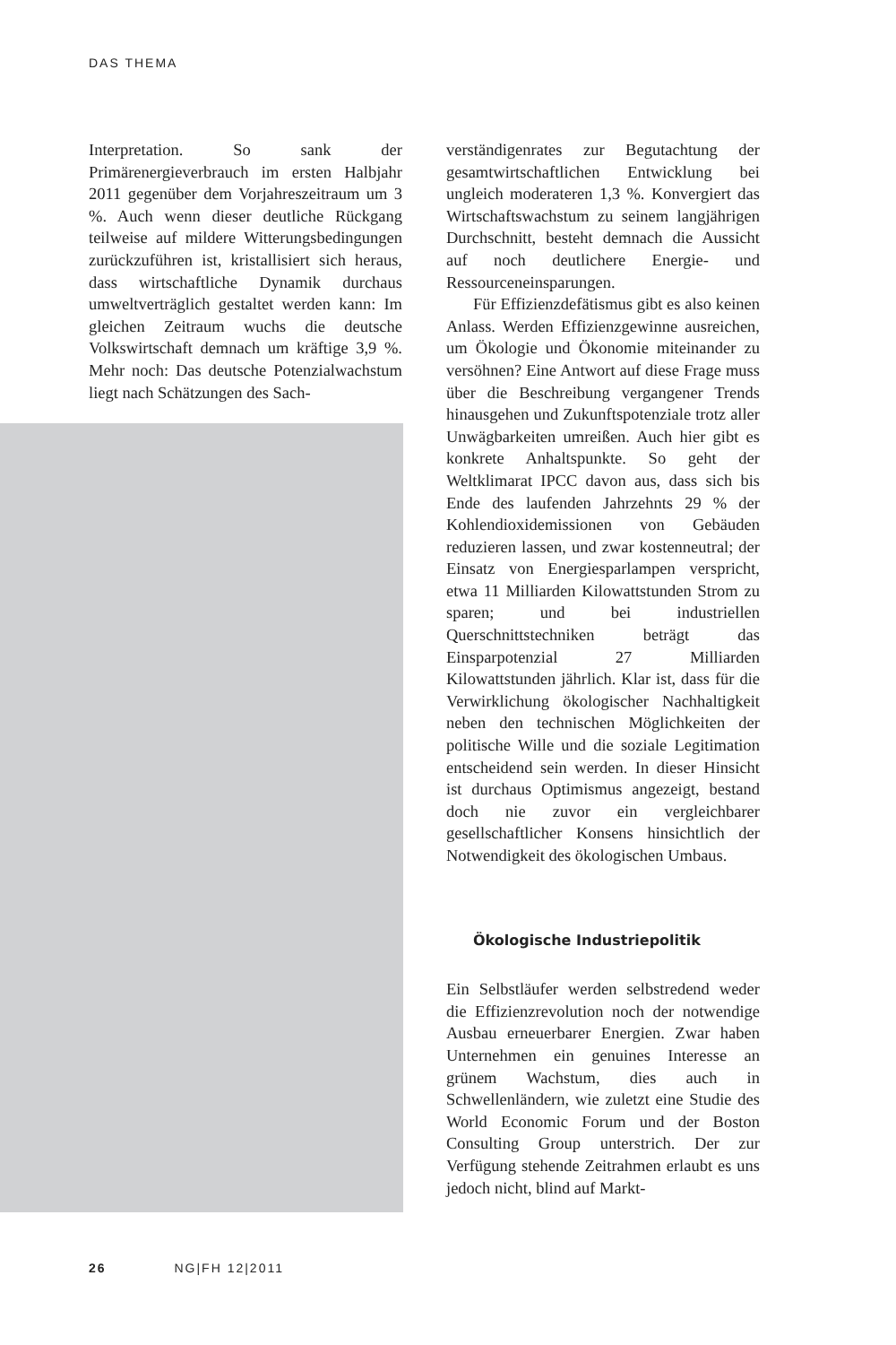DAS THEMA
Interpretation. So sank der Primärenergieverbrauch im ersten Halbjahr 2011 gegenüber dem Vorjahreszeitraum um 3 %. Auch wenn dieser deutliche Rückgang teilweise auf mildere Witterungsbedingungen zurückzuführen ist, kristallisiert sich heraus, dass wirtschaftliche Dynamik durchaus umweltverträglich gestaltet werden kann: Im gleichen Zeitraum wuchs die deutsche Volkswirtschaft demnach um kräftige 3,9 %. Mehr noch: Das deutsche Potenzialwachstum liegt nach Schätzungen des Sach-
verständigenrates zur Begutachtung der gesamtwirtschaftlichen Entwicklung bei ungleich moderateren 1,3 %. Konvergiert das Wirtschaftswachstum zu seinem langjährigen Durchschnitt, besteht demnach die Aussicht auf noch deutlichere Energie- und Ressourceneinsparungen.
Für Effizienzdefätismus gibt es also keinen Anlass. Werden Effizienzgewinne ausreichen, um Ökologie und Ökonomie miteinander zu versöhnen? Eine Antwort auf diese Frage muss über die Beschreibung vergangener Trends hinausgehen und Zukunftspotenziale trotz aller Unwägbarkeiten umreißen. Auch hier gibt es konkrete Anhaltspunkte. So geht der Weltklimarat IPCC davon aus, dass sich bis Ende des laufenden Jahrzehnts 29 % der Kohlendioxidemissionen von Gebäuden reduzieren lassen, und zwar kostenneutral; der Einsatz von Energiesparlampen verspricht, etwa 11 Milliarden Kilowattstunden Strom zu sparen; und bei industriellen Querschnittstechniken beträgt das Einsparpotenzial 27 Milliarden Kilowattstunden jährlich. Klar ist, dass für die Verwirklichung ökologischer Nachhaltigkeit neben den technischen Möglichkeiten der politische Wille und die soziale Legitimation entscheidend sein werden. In dieser Hinsicht ist durchaus Optimismus angezeigt, bestand doch nie zuvor ein vergleichbarer gesellschaftlicher Konsens hinsichtlich der Notwendigkeit des ökologischen Umbaus.
Ökologische Industriepolitik
Ein Selbstläufer werden selbstredend weder die Effizienzrevolution noch der notwendige Ausbau erneuerbarer Energien. Zwar haben Unternehmen ein genuines Interesse an grünem Wachstum, dies auch in Schwellenländern, wie zuletzt eine Studie des World Economic Forum und der Boston Consulting Group unterstrich. Der zur Verfügung stehende Zeitrahmen erlaubt es uns jedoch nicht, blind auf Markt-
26 NG|FH 12|2011